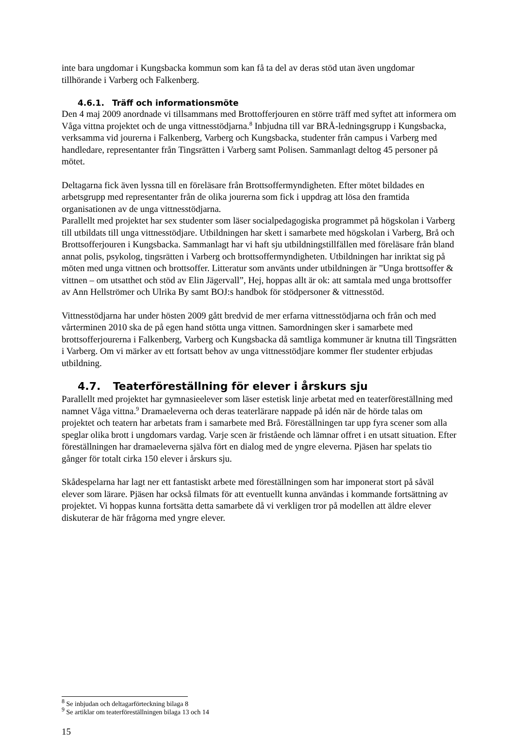inte bara ungdomar i Kungsbacka kommun som kan få ta del av deras stöd utan även ungdomar tillhörande i Varberg och Falkenberg.
4.6.1. Träff och informationsmöte
Den 4 maj 2009 anordnade vi tillsammans med Brottofferjouren en större träff med syftet att informera om Våga vittna projektet och de unga vittnesstödjarna.<sup>8</sup> Inbjudna till var BRÅ-ledningsgrupp i Kungsbacka, verksamma vid jourerna i Falkenberg, Varberg och Kungsbacka, studenter från campus i Varberg med handledare, representanter från Tingsrätten i Varberg samt Polisen. Sammanlagt deltog 45 personer på mötet.
Deltagarna fick även lyssna till en föreläsare från Brottsoffermyndigheten. Efter mötet bildades en arbetsgrupp med representanter från de olika jourerna som fick i uppdrag att lösa den framtida organisationen av de unga vittnesstödjarna.
Parallellt med projektet har sex studenter som läser socialpedagogiska programmet på högskolan i Varberg till utbildats till unga vittnesstödjare. Utbildningen har skett i samarbete med högskolan i Varberg, Brå och Brottsofferjouren i Kungsbacka. Sammanlagt har vi haft sju utbildningstillfällen med föreläsare från bland annat polis, psykolog, tingsrätten i Varberg och brottsoffermyndigheten. Utbildningen har inriktat sig på möten med unga vittnen och brottsoffer. Litteratur som använts under utbildningen är ”Unga brottsoffer & vittnen – om utsatthet och stöd av Elin Jägervall”, Hej, hoppas allt är ok: att samtala med unga brottsoffer av Ann Hellströmer och Ulrika By samt BOJ:s handbok för stödpersoner & vittnesstöd.
Vittnesstödjarna har under hösten 2009 gått bredvid de mer erfarna vittnesstödjarna och från och med vårterminen 2010 ska de på egen hand stötta unga vittnen. Samordningen sker i samarbete med brottsofferjourerna i Falkenberg, Varberg och Kungsbacka då samtliga kommuner är knutna till Tingsrätten i Varberg. Om vi märker av ett fortsatt behov av unga vittnesstödjare kommer fler studenter erbjudas utbildning.
4.7. Teaterföreställning för elever i årskurs sju
Parallellt med projektet har gymnasieelever som läser estetisk linje arbetat med en teaterföreställning med namnet Våga vittna.<sup>9</sup> Dramaeleverna och deras teaterlärare nappade på idén när de hörde talas om projektet och teatern har arbetats fram i samarbete med Brå. Föreställningen tar upp fyra scener som alla speglar olika brott i ungdomars vardag. Varje scen är fristående och lämnar offret i en utsatt situation. Efter föreställningen har dramaeleverna själva fört en dialog med de yngre eleverna. Pjäsen har spelats tio gånger för totalt cirka 150 elever i årskurs sju.
Skådespelarna har lagt ner ett fantastiskt arbete med föreställningen som har imponerat stort på såväl elever som lärare. Pjäsen har också filmats för att eventuellt kunna användas i kommande fortsättning av projektet. Vi hoppas kunna fortsätta detta samarbete då vi verkligen tror på modellen att äldre elever diskuterar de här frågorna med yngre elever.
<sup>8</sup> Se inbjudan och deltagarförteckning bilaga 8
<sup>9</sup> Se artiklar om teaterföreställningen bilaga 13 och 14
15